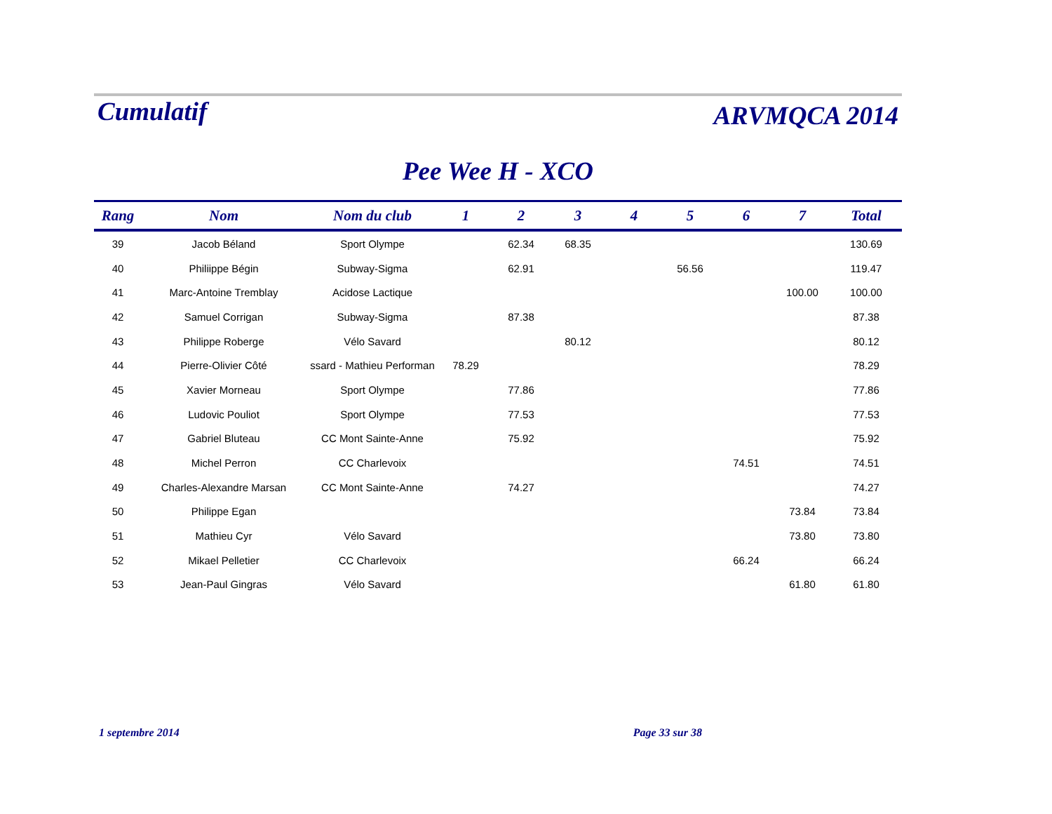Cumulatif ARVMQCA 2014
Pee Wee H - XCO
| Rang | Nom | Nom du club | 1 | 2 | 3 | 4 | 5 | 6 | 7 | Total |
| --- | --- | --- | --- | --- | --- | --- | --- | --- | --- | --- |
| 39 | Jacob Béland | Sport Olympe | | 62.34 | 68.35 | | | | | 130.69 |
| 40 | Philiippe Bégin | Subway-Sigma | | 62.91 | | | 56.56 | | | 119.47 |
| 41 | Marc-Antoine Tremblay | Acidose Lactique | | | | | | | 100.00 | 100.00 |
| 42 | Samuel Corrigan | Subway-Sigma | | 87.38 | | | | | | 87.38 |
| 43 | Philippe Roberge | Vélo Savard | | | 80.12 | | | | | 80.12 |
| 44 | Pierre-Olivier Côté | ssard - Mathieu Performan | 78.29 | | | | | | | 78.29 |
| 45 | Xavier Morneau | Sport Olympe | | 77.86 | | | | | | 77.86 |
| 46 | Ludovic Pouliot | Sport Olympe | | 77.53 | | | | | | 77.53 |
| 47 | Gabriel Bluteau | CC Mont Sainte-Anne | | 75.92 | | | | | | 75.92 |
| 48 | Michel Perron | CC Charlevoix | | | | | | 74.51 | | 74.51 |
| 49 | Charles-Alexandre Marsan | CC Mont Sainte-Anne | | 74.27 | | | | | | 74.27 |
| 50 | Philippe Egan | | | | | | | | 73.84 | 73.84 |
| 51 | Mathieu Cyr | Vélo Savard | | | | | | | 73.80 | 73.80 |
| 52 | Mikael Pelletier | CC Charlevoix | | | | | | 66.24 | | 66.24 |
| 53 | Jean-Paul Gingras | Vélo Savard | | | | | | | 61.80 | 61.80 |
1 septembre 2014 Page 33 sur 38